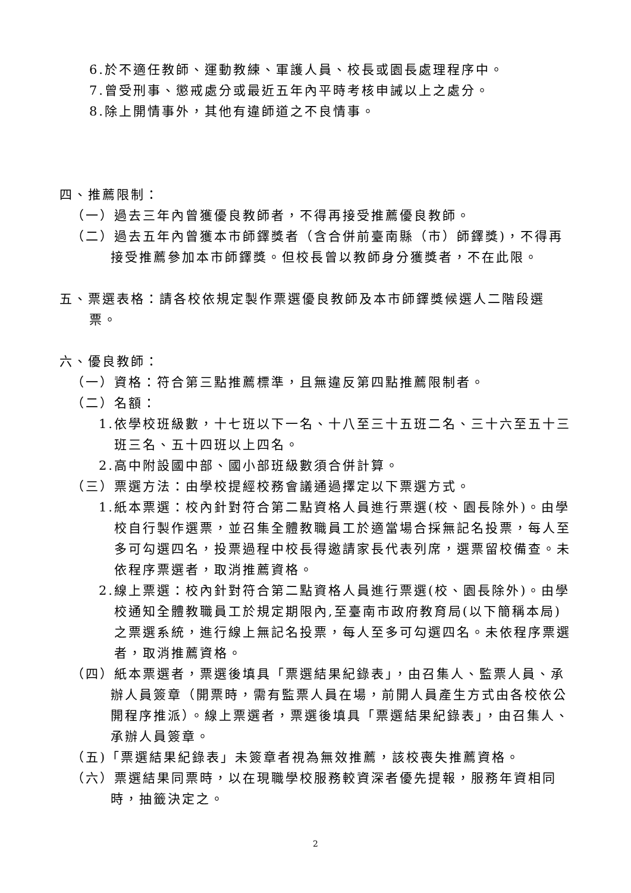6.於不適任教師、運動教練、軍護人員、校長或園長處理程序中。
7.曾受刑事、懲戒處分或最近五年內平時考核申誡以上之處分。
8.除上開情事外，其他有違師道之不良情事。
四、推薦限制：
（一）過去三年內曾獲優良教師者，不得再接受推薦優良教師。
（二）過去五年內曾獲本市師鐸獎者（含合併前臺南縣（市）師鐸獎)，不得再接受推薦參加本市師鐸獎。但校長曾以教師身分獲獎者，不在此限。
五、票選表格：請各校依規定製作票選優良教師及本市師鐸獎候選人二階段選票。
六、優良教師：
（一）資格：符合第三點推薦標準，且無違反第四點推薦限制者。
（二）名額：
1.依學校班級數，十七班以下一名、十八至三十五班二名、三十六至五十三班三名、五十四班以上四名。
2.高中附設國中部、國小部班級數須合併計算。
（三）票選方法：由學校提經校務會議通過擇定以下票選方式。
1.紙本票選：校內針對符合第二點資格人員進行票選(校、園長除外)。由學校自行製作選票，並召集全體教職員工於適當場合採無記名投票，每人至多可勾選四名，投票過程中校長得邀請家長代表列席，選票留校備查。未依程序票選者，取消推薦資格。
2.線上票選：校內針對符合第二點資格人員進行票選(校、園長除外)。由學校通知全體教職員工於規定期限內,至臺南市政府教育局(以下簡稱本局)之票選系統，進行線上無記名投票，每人至多可勾選四名。未依程序票選者，取消推薦資格。
（四）紙本票選者，票選後填具「票選結果紀錄表」，由召集人、監票人員、承辦人員簽章（開票時，需有監票人員在場，前開人員產生方式由各校依公開程序推派）。線上票選者，票選後填具「票選結果紀錄表」，由召集人、承辦人員簽章。
（五)「票選結果紀錄表」未簽章者視為無效推薦，該校喪失推薦資格。
（六）票選結果同票時，以在現職學校服務較資深者優先提報，服務年資相同時，抽籤決定之。
2